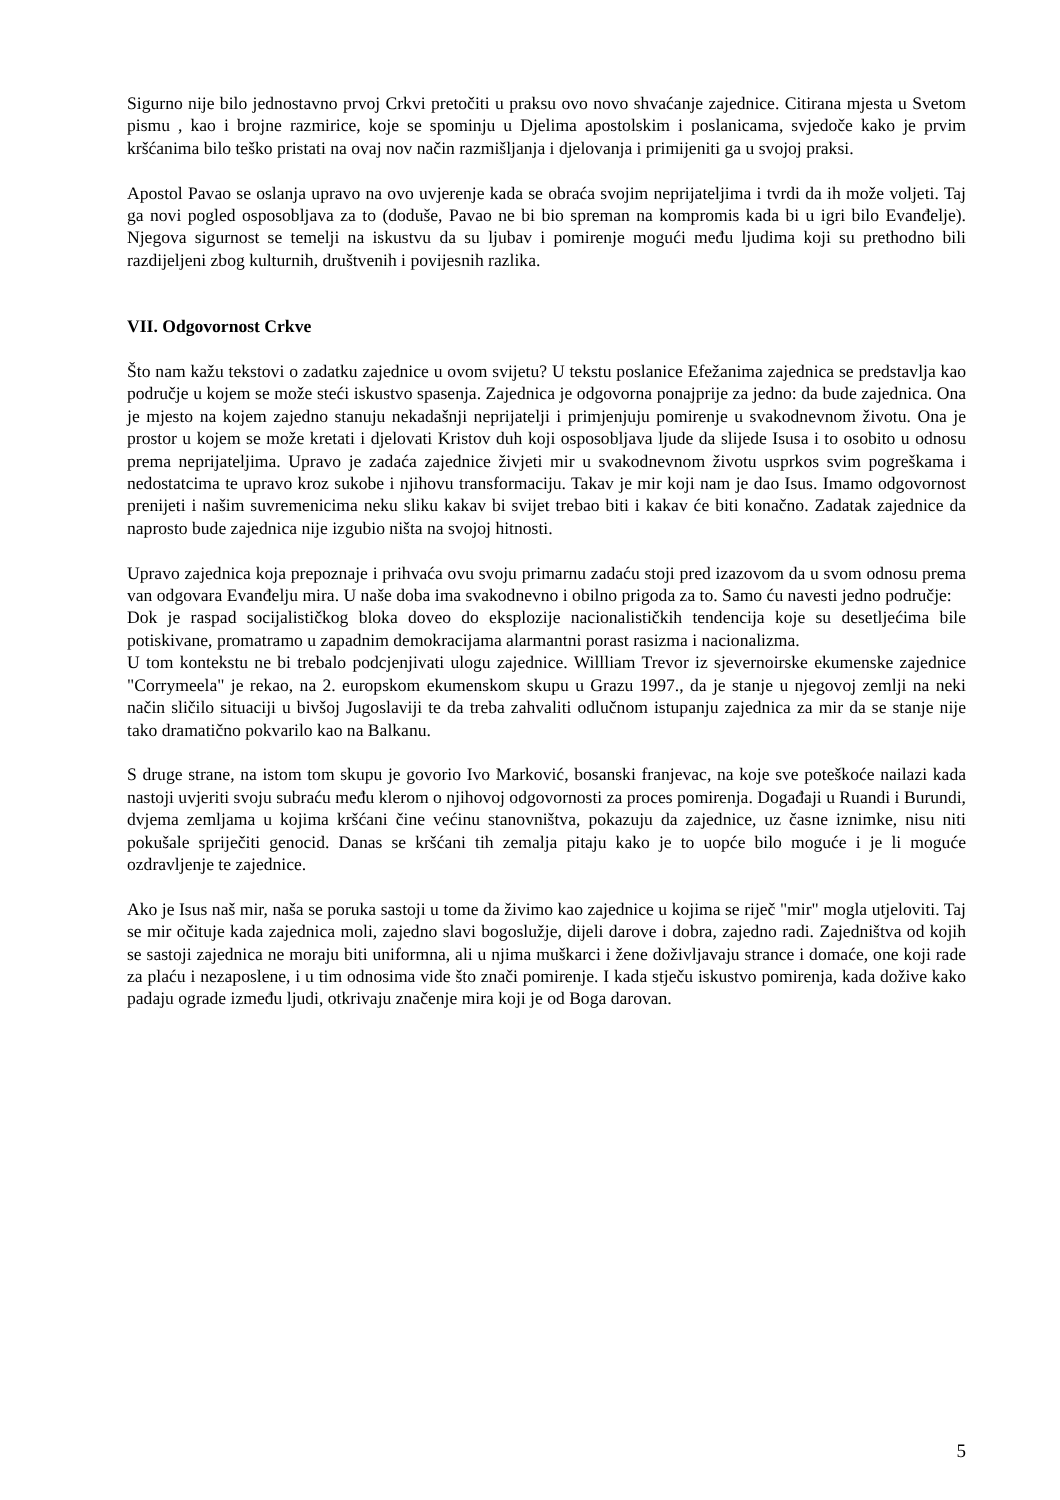Sigurno nije bilo jednostavno prvoj Crkvi pretočiti u praksu ovo novo shvaćanje zajednice. Citirana mjesta u Svetom pismu , kao i brojne razmirice, koje se spominju u Djelima apostolskim i poslanicama, svjedoče kako je prvim kršćanima bilo teško pristati na ovaj nov način razmišljanja i djelovanja i primijeniti ga u svojoj praksi.
Apostol Pavao se oslanja upravo na ovo uvjerenje kada se obraća svojim neprijateljima i tvrdi da ih može voljeti. Taj ga novi pogled osposobljava za to (doduše, Pavao ne bi bio spreman na kompromis kada bi u igri bilo Evanđelje). Njegova sigurnost se temelji na iskustvu da su ljubav i pomirenje mogući među ljudima koji su prethodno bili razdijeljeni zbog kulturnih, društvenih i povijesnih razlika.
VII. Odgovornost Crkve
Što nam kažu tekstovi o zadatku zajednice u ovom svijetu? U tekstu poslanice Efežanima zajednica se predstavlja kao područje u kojem se može steći iskustvo spasenja. Zajednica je odgovorna ponajprije za jedno: da bude zajednica. Ona je mjesto na kojem zajedno stanuju nekadašnji neprijatelji i primjenjuju pomirenje u svakodnevnom životu. Ona je prostor u kojem se može kretati i djelovati Kristov duh koji osposobljava ljude da slijede Isusa i to osobito u odnosu prema neprijateljima. Upravo je zadaća zajednice živjeti mir u svakodnevnom životu usprkos svim pogreškama i nedostatcima te upravo kroz sukobe i njihovu transformaciju. Takav je mir koji nam je dao Isus. Imamo odgovornost prenijeti i našim suvremenicima neku sliku kakav bi svijet trebao biti i kakav će biti konačno. Zadatak zajednice da naprosto bude zajednica nije izgubio ništa na svojoj hitnosti.
Upravo zajednica koja prepoznaje i prihvaća ovu svoju primarnu zadaću stoji pred izazovom da u svom odnosu prema van odgovara Evanđelju mira. U naše doba ima svakodnevno i obilno prigoda za to. Samo ću navesti jedno područje:
Dok je raspad socijalističkog bloka doveo do eksplozije nacionalističkih tendencija koje su desetljećima bile potiskivane, promatramo u zapadnim demokracijama alarmantni porast rasizma i nacionalizma.
U tom kontekstu ne bi trebalo podcjenjivati ulogu zajednice. Willliam Trevor iz sjevernoirske ekumenske zajednice "Corrymeela" je rekao, na 2. europskom ekumenskom skupu u Grazu 1997., da je stanje u njegovoj zemlji na neki način sličilo situaciji u bivšoj Jugoslaviji te da treba zahvaliti odlučnom istupanju zajednica za mir da se stanje nije tako dramatično pokvarilo kao na Balkanu.
S druge strane, na istom tom skupu je govorio Ivo Marković, bosanski franjevac, na koje sve poteškoće nailazi kada nastoji uvjeriti svoju subraću među klerom o njihovoj odgovornosti za proces pomirenja. Događaji u Ruandi i Burundi, dvjema zemljama u kojima kršćani čine većinu stanovništva, pokazuju da zajednice, uz časne iznimke, nisu niti pokušale spriječiti genocid. Danas se kršćani tih zemalja pitaju kako je to uopće bilo moguće i je li moguće ozdravljenje te zajednice.
Ako je Isus naš mir, naša se poruka sastoji u tome da živimo kao zajednice u kojima se riječ "mir" mogla utjeloviti. Taj se mir očituje kada zajednica moli, zajedno slavi bogoslužje, dijeli darove i dobra, zajedno radi. Zajedništva od kojih se sastoji zajednica ne moraju biti uniformna, ali u njima muškarci i žene doživljavaju strance i domaće, one koji rade za plaću i nezaposlene, i u tim odnosima vide što znači pomirenje. I kada stječu iskustvo pomirenja, kada dožive kako padaju ograde između ljudi, otkrivaju značenje mira koji je od Boga darovan.
5